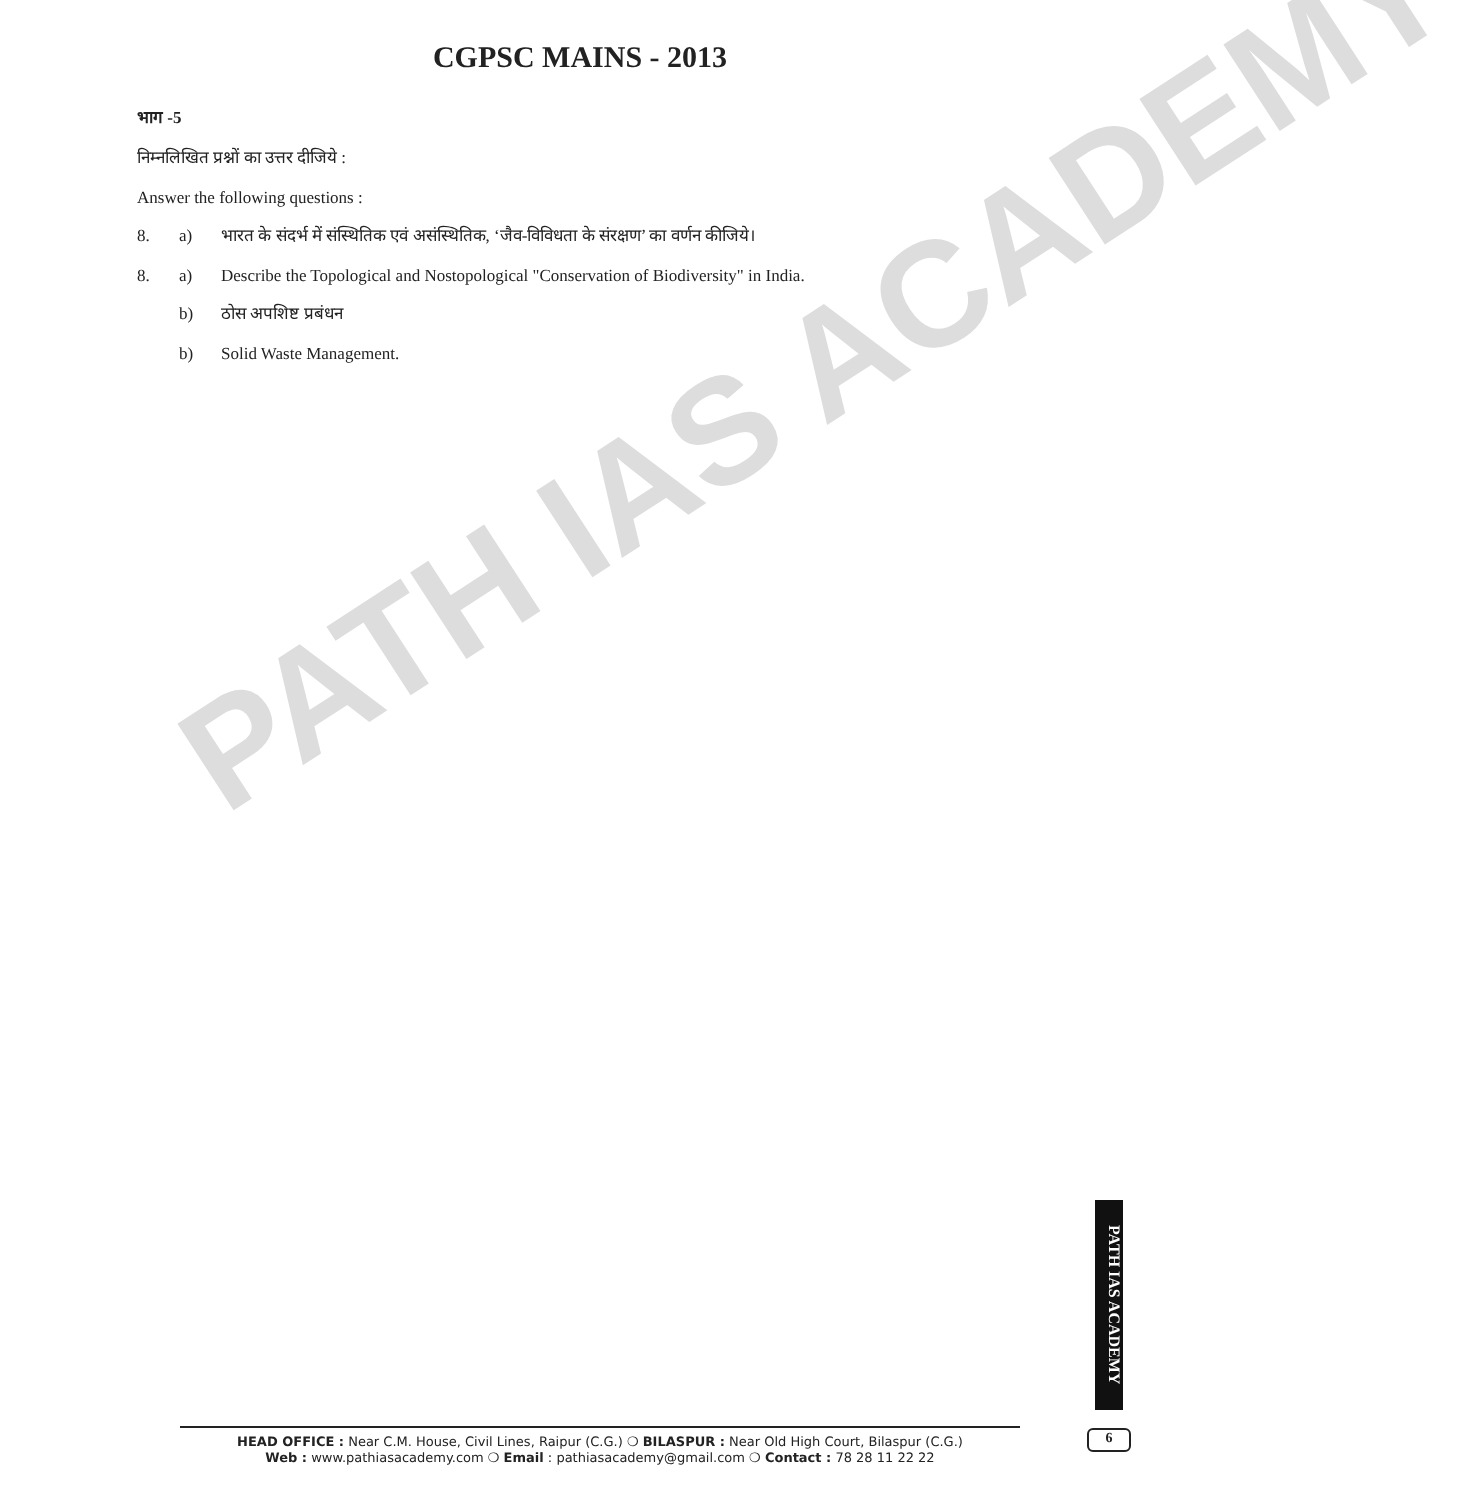PATH IAS ACADEMY
CGPSC MAINS - 2013
भाग -5
निम्नलिखित प्रश्नों का उत्तर दीजिये :
Answer the following questions :
8. a) भारत के संदर्भ में संस्थितिक एवं असंस्थितिक, ‘जैव-विविधता के संरक्षण’ का वर्णन कीजिये।
8. a) Describe the Topological and Nostopological "Conservation of Biodiversity" in India.
b) ठोस अपशिष्ट प्रबंधन
b) Solid Waste Management.
PATH IAS ACADEMY
6
HEAD OFFICE : Near C.M. House, Civil Lines, Raipur (C.G.) ❍ BILASPUR : Near Old High Court, Bilaspur (C.G.)
Web : www.pathiasacademy.com ❍ Email : pathiasacademy@gmail.com ❍ Contact : 78 28 11 22 22